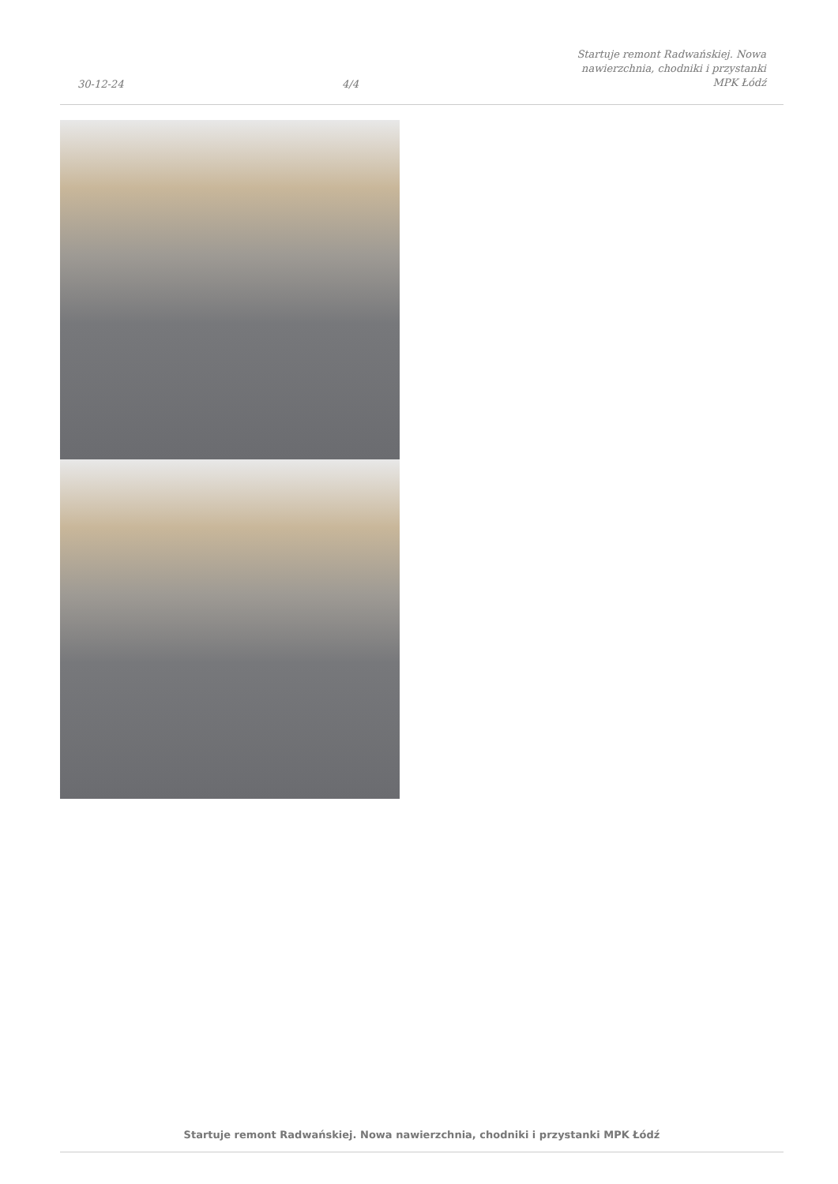30-12-24
4/4
Startuje remont Radwańskiej. Nowa
nawierzchnia, chodniki i przystanki
MPK Łódź
Startuje remont Radwańskiej. Nowa nawierzchnia, chodniki i przystanki MPK Łódź